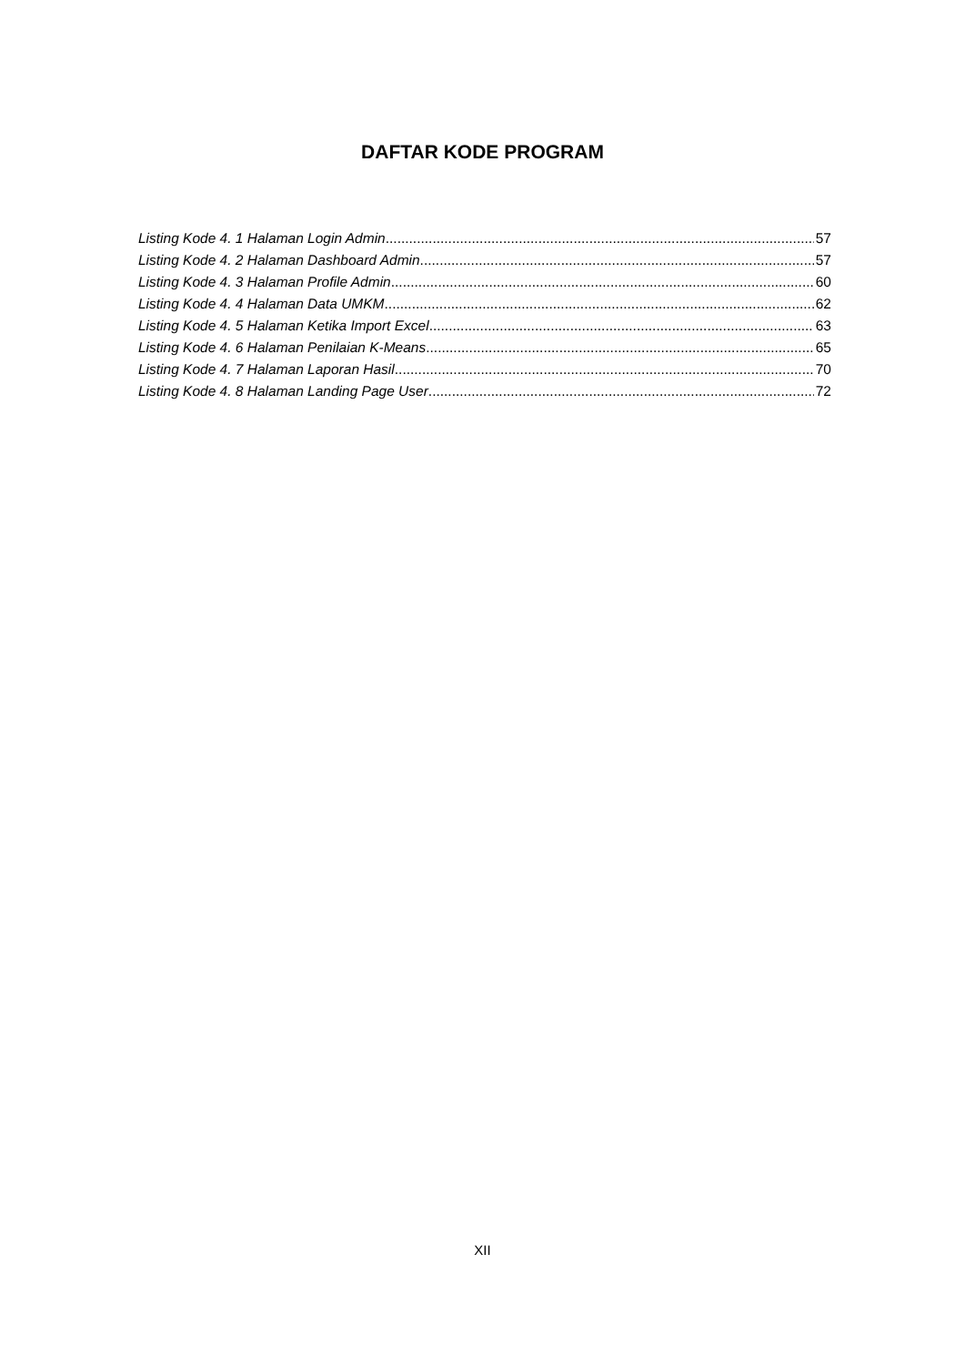DAFTAR KODE PROGRAM
Listing Kode 4. 1 Halaman Login Admin 57
Listing Kode 4. 2 Halaman Dashboard Admin 57
Listing Kode 4. 3 Halaman Profile Admin 60
Listing Kode 4. 4 Halaman Data UMKM 62
Listing Kode 4. 5 Halaman Ketika Import Excel 63
Listing Kode 4. 6 Halaman Penilaian K-Means 65
Listing Kode 4. 7 Halaman Laporan Hasil 70
Listing Kode 4. 8 Halaman Landing Page User 72
XII